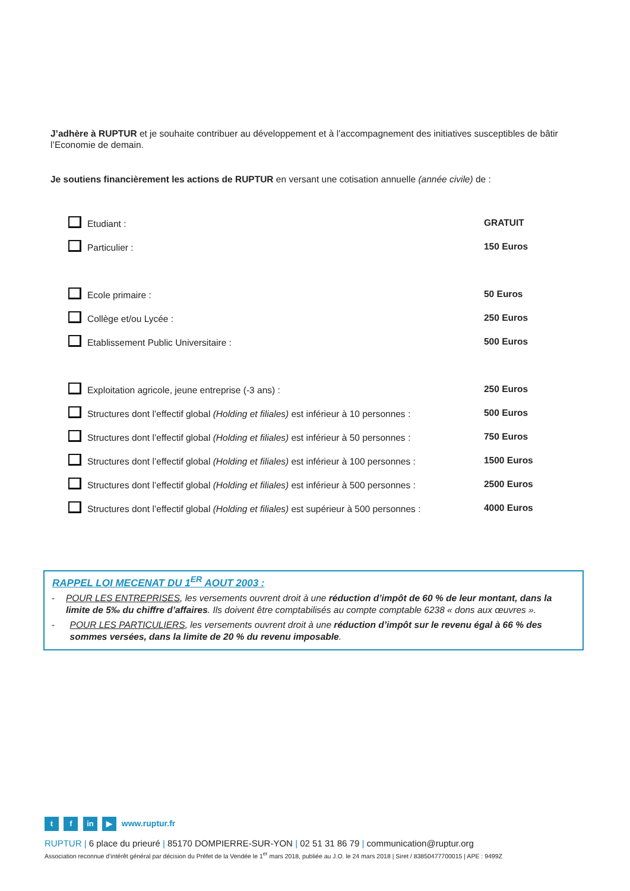J’adhère à RUPTUR et je souhaite contribuer au développement et à l’accompagnement des initiatives susceptibles de bâtir l’Economie de demain.
Je soutiens financièrement les actions de RUPTUR en versant une cotisation annuelle (année civile) de :
| Etudiant : | GRATUIT |
| Particulier : | 150 Euros |
| Ecole primaire : | 50 Euros |
| Collège et/ou Lycée : | 250 Euros |
| Etablissement Public Universitaire : | 500 Euros |
| Exploitation agricole, jeune entreprise (-3 ans) : | 250 Euros |
| Structures dont l’effectif global (Holding et filiales) est inférieur à 10 personnes : | 500 Euros |
| Structures dont l’effectif global (Holding et filiales) est inférieur à 50 personnes : | 750 Euros |
| Structures dont l’effectif global (Holding et filiales) est inférieur à 100 personnes : | 1500 Euros |
| Structures dont l’effectif global (Holding et filiales) est inférieur à 500 personnes : | 2500 Euros |
| Structures dont l’effectif global (Holding et filiales) est supérieur à 500 personnes : | 4000 Euros |
RAPPEL LOI MECENAT DU 1<sup>ER</sup> AOUT 2003 :
- POUR LES ENTREPRISES, les versements ouvrent droit à une réduction d’impôt de 60 % de leur montant, dans la limite de 5‰ du chiffre d’affaires. Ils doivent être comptabilisés au compte comptable 6238 « dons aux œuvres ».
- POUR LES PARTICULIERS, les versements ouvrent droit à une réduction d’impôt sur le revenu égal à 66 % des sommes versées, dans la limite de 20 % du revenu imposable.
t f in ▶ www.ruptur.fr
RUPTUR | 6 place du prieuré | 85170 DOMPIERRE-SUR-YON | 02 51 31 86 79 | communication@ruptur.org
Association reconnue d’intérêt général par décision du Préfet de la Vendée le 1<sup>er</sup> mars 2018, publiée au J.O. le 24 mars 2018 | Siret / 83850477700015 | APE : 9499Z